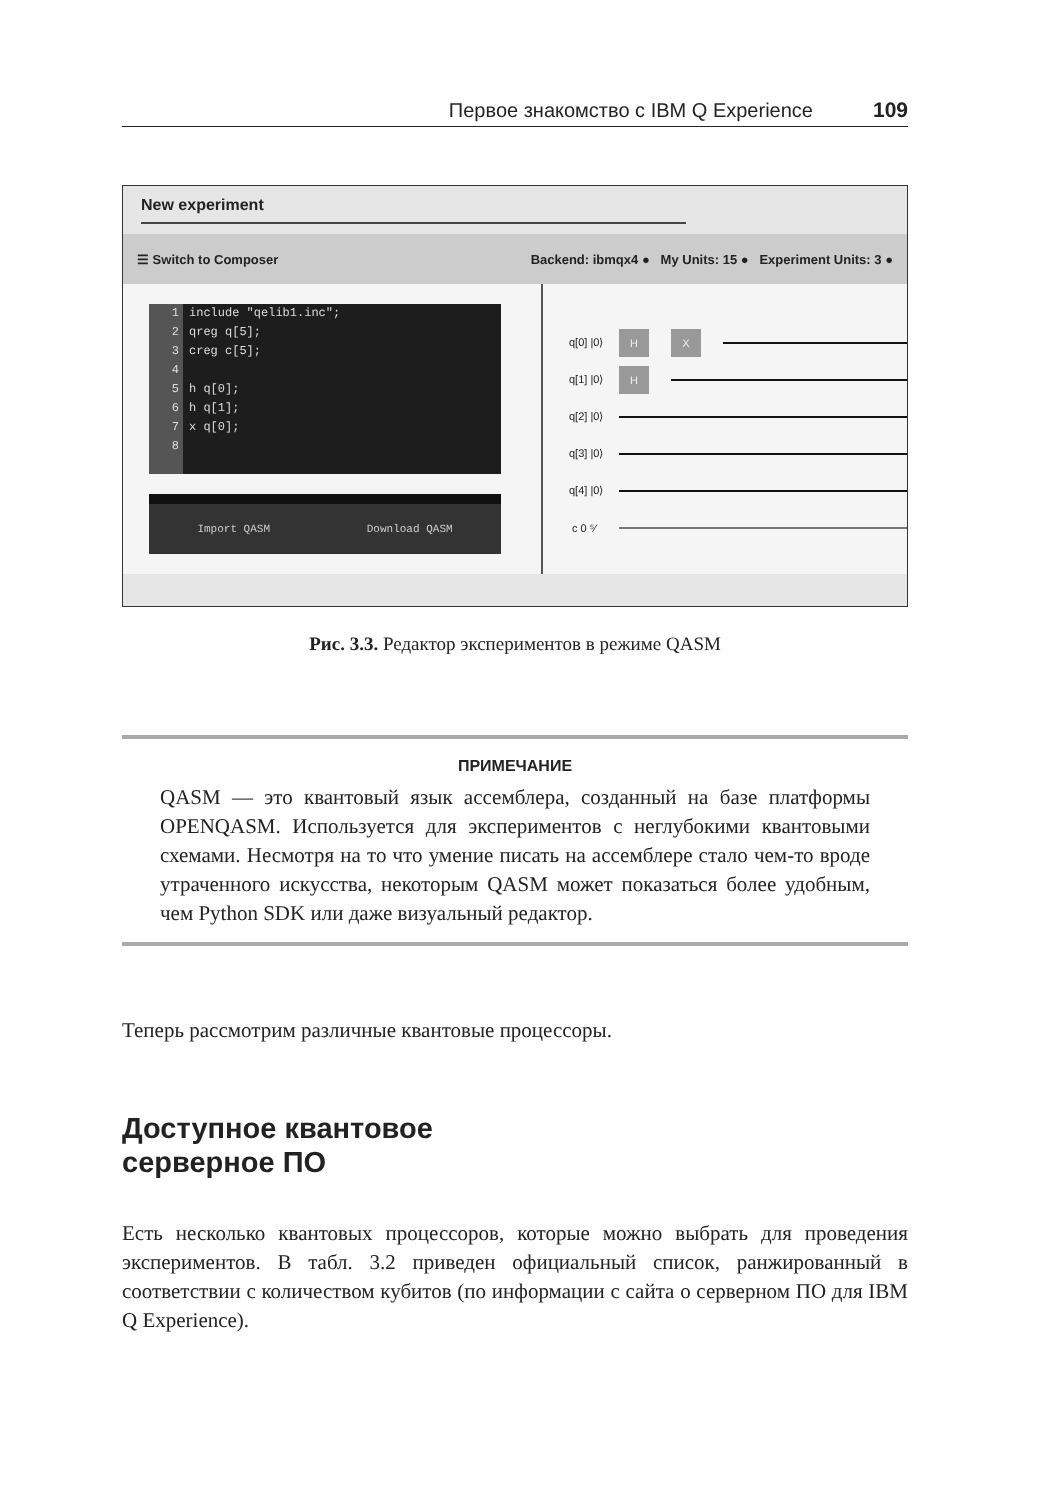Первое знакомство с IBM Q Experience 109
New experiment
☰ Switch to Composer Backend: ibmqx4 ● My Units: 15 ● Experiment Units: 3 ●
1
2
3
4
5
6
7
8
include "qelib1.inc";
qreg q[5];
creg c[5];
h q[0];
h q[1];
x q[0];
Import QASM Download QASM
q[0] |0⟩
H X
q[1] |0⟩
H
q[2] |0⟩
q[3] |0⟩
q[4] |0⟩
c 0 ⁵⁄
Рис. 3.3. Редактор экспериментов в режиме QASM
ПРИМЕЧАНИЕ
QASM — это квантовый язык ассемблера, созданный на базе платформы OPENQASM. Используется для экспериментов с неглубокими квантовыми схемами. Несмотря на то что умение писать на ассемблере стало чем-то вроде утраченного искусства, некоторым QASM может показаться более удобным, чем Python SDK или даже визуальный редактор.
Теперь рассмотрим различные квантовые процессоры.
Доступное квантовое
серверное ПО
Есть несколько квантовых процессоров, которые можно выбрать для проведения экспериментов. В табл. 3.2 приведен официальный список, ранжированный в соответствии с количеством кубитов (по информации с сайта о серверном ПО для IBM Q Experience).